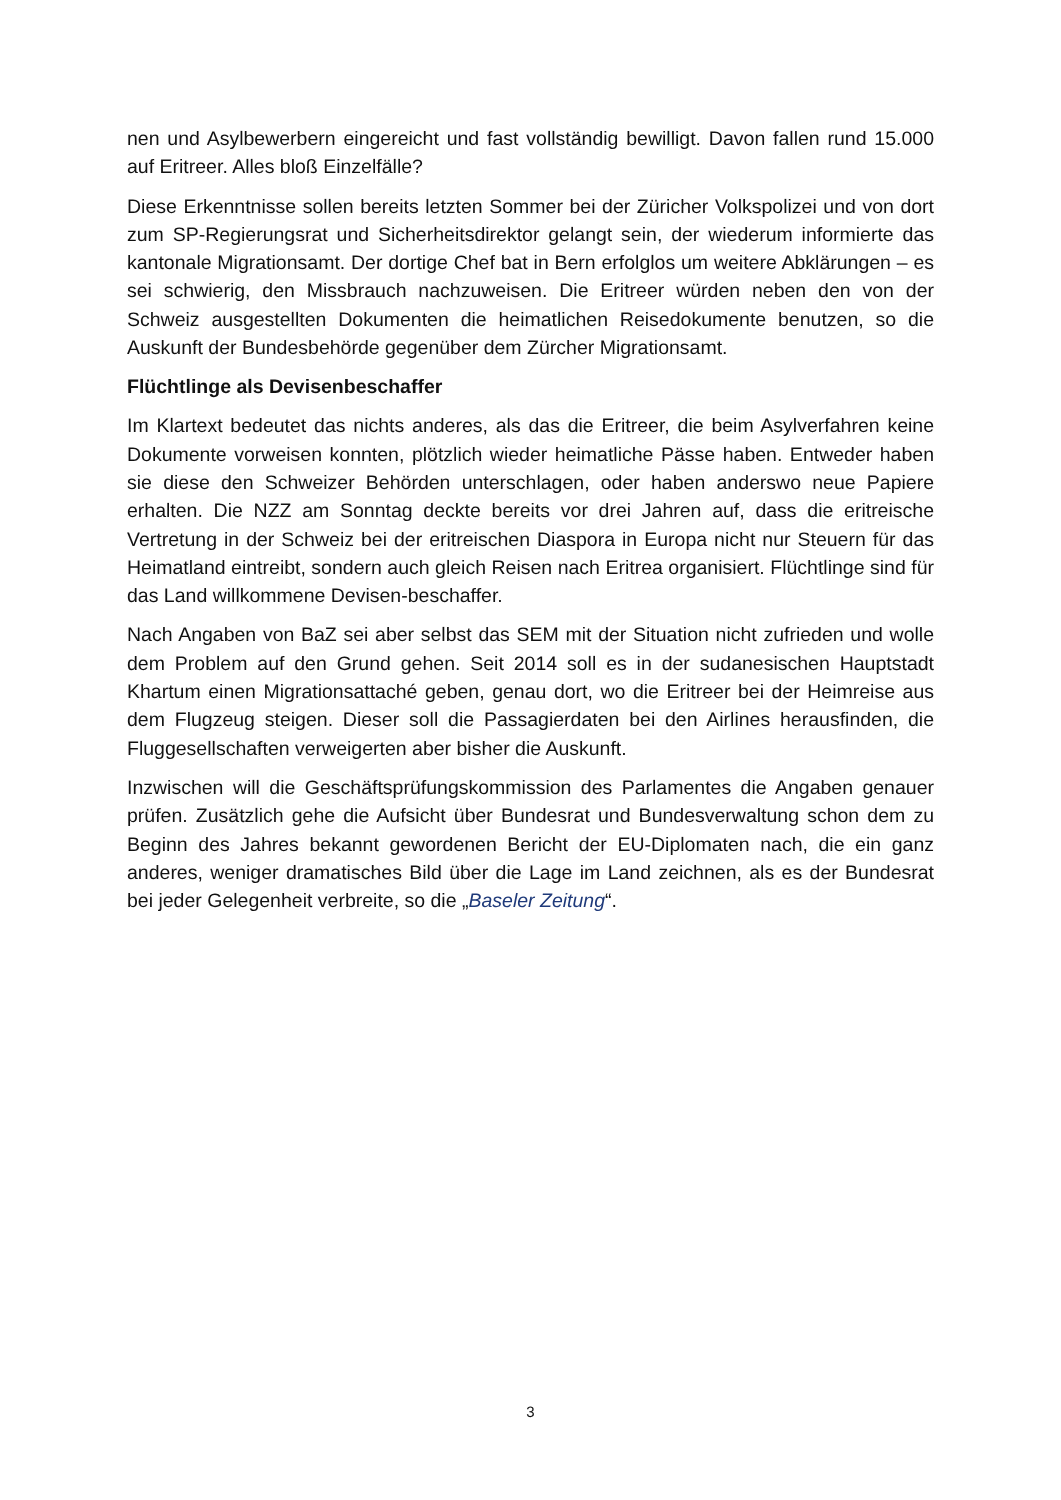nen und Asylbewerbern eingereicht und fast vollständig bewilligt. Davon fallen rund 15.000 auf Eritreer. Alles bloß Einzelfälle?
Diese Erkenntnisse sollen bereits letzten Sommer bei der Züricher Volkspolizei und von dort zum SP-Regierungsrat und Sicherheitsdirektor gelangt sein, der wiederum informierte das kantonale Migrationsamt. Der dortige Chef bat in Bern erfolglos um weitere Abklärungen – es sei schwierig, den Missbrauch nachzuweisen. Die Eritreer würden neben den von der Schweiz ausgestellten Dokumenten die heimatlichen Reisedokumente benutzen, so die Auskunft der Bundesbehörde gegenüber dem Zürcher Migrationsamt.
Flüchtlinge als Devisenbeschaffer
Im Klartext bedeutet das nichts anderes, als das die Eritreer, die beim Asylverfahren keine Dokumente vorweisen konnten, plötzlich wieder heimatliche Pässe haben. Entweder haben sie diese den Schweizer Behörden unterschlagen, oder haben anderswo neue Papiere erhalten. Die NZZ am Sonntag deckte bereits vor drei Jahren auf, dass die eritreische Vertretung in der Schweiz bei der eritreischen Diaspora in Europa nicht nur Steuern für das Heimatland eintreibt, sondern auch gleich Reisen nach Eritrea organisiert. Flüchtlinge sind für das Land willkommene Devisen-beschaffer.
Nach Angaben von BaZ sei aber selbst das SEM mit der Situation nicht zufrieden und wolle dem Problem auf den Grund gehen. Seit 2014 soll es in der sudanesischen Hauptstadt Khartum einen Migrationsattaché geben, genau dort, wo die Eritreer bei der Heimreise aus dem Flugzeug steigen. Dieser soll die Passagierdaten bei den Airlines herausfinden, die Fluggesellschaften verweigerten aber bisher die Auskunft.
Inzwischen will die Geschäftsprüfungskommission des Parlamentes die Angaben genauer prüfen. Zusätzlich gehe die Aufsicht über Bundesrat und Bundesverwaltung schon dem zu Beginn des Jahres bekannt gewordenen Bericht der EU-Diplomaten nach, die ein ganz anderes, weniger dramatisches Bild über die Lage im Land zeichnen, als es der Bundesrat bei jeder Gelegenheit verbreite, so die „Baseler Zeitung“.
3